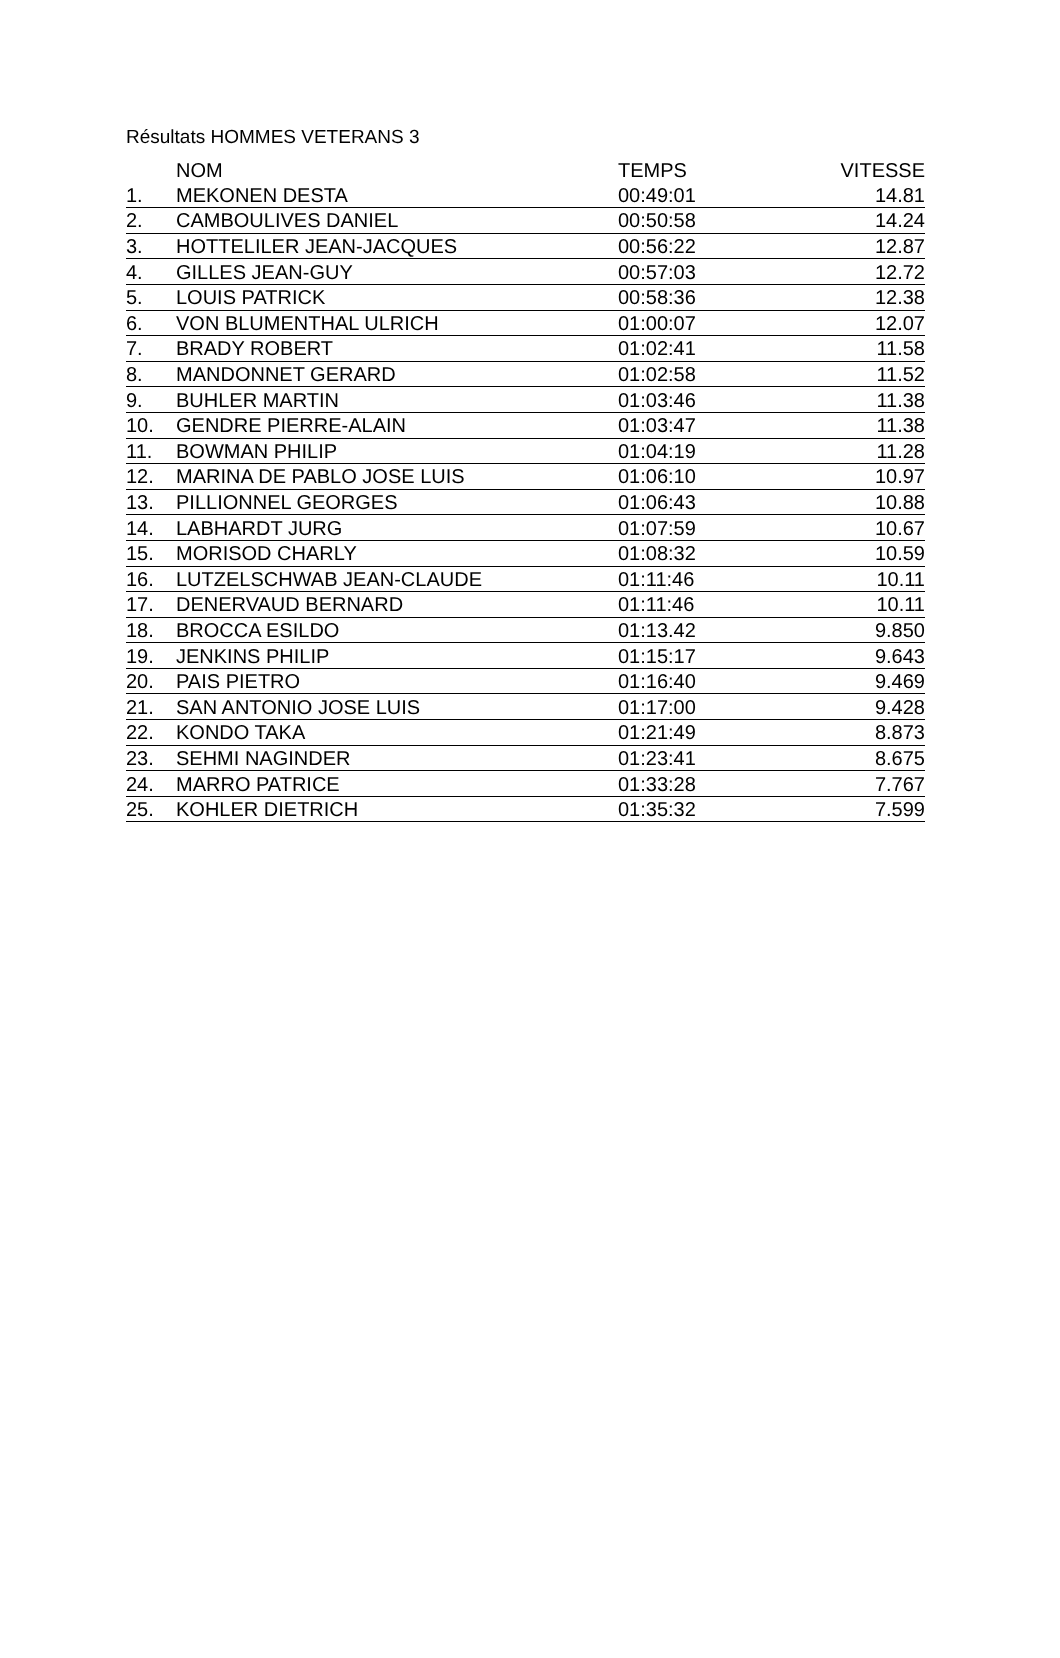Résultats HOMMES VETERANS 3
| | NOM | TEMPS | VITESSE |
| --- | --- | --- | --- |
| 1. | MEKONEN DESTA | 00:49:01 | 14.81 |
| 2. | CAMBOULIVES DANIEL | 00:50:58 | 14.24 |
| 3. | HOTTELILER JEAN-JACQUES | 00:56:22 | 12.87 |
| 4. | GILLES JEAN-GUY | 00:57:03 | 12.72 |
| 5. | LOUIS PATRICK | 00:58:36 | 12.38 |
| 6. | VON BLUMENTHAL ULRICH | 01:00:07 | 12.07 |
| 7. | BRADY ROBERT | 01:02:41 | 11.58 |
| 8. | MANDONNET GERARD | 01:02:58 | 11.52 |
| 9. | BUHLER MARTIN | 01:03:46 | 11.38 |
| 10. | GENDRE PIERRE-ALAIN | 01:03:47 | 11.38 |
| 11. | BOWMAN PHILIP | 01:04:19 | 11.28 |
| 12. | MARINA DE PABLO JOSE LUIS | 01:06:10 | 10.97 |
| 13. | PILLIONNEL GEORGES | 01:06:43 | 10.88 |
| 14. | LABHARDT JURG | 01:07:59 | 10.67 |
| 15. | MORISOD CHARLY | 01:08:32 | 10.59 |
| 16. | LUTZELSCHWAB JEAN-CLAUDE | 01:11:46 | 10.11 |
| 17. | DENERVAUD BERNARD | 01:11:46 | 10.11 |
| 18. | BROCCA ESILDO | 01:13.42 | 9.850 |
| 19. | JENKINS PHILIP | 01:15:17 | 9.643 |
| 20. | PAIS PIETRO | 01:16:40 | 9.469 |
| 21. | SAN ANTONIO JOSE LUIS | 01:17:00 | 9.428 |
| 22. | KONDO TAKA | 01:21:49 | 8.873 |
| 23. | SEHMI NAGINDER | 01:23:41 | 8.675 |
| 24. | MARRO PATRICE | 01:33:28 | 7.767 |
| 25. | KOHLER DIETRICH | 01:35:32 | 7.599 |